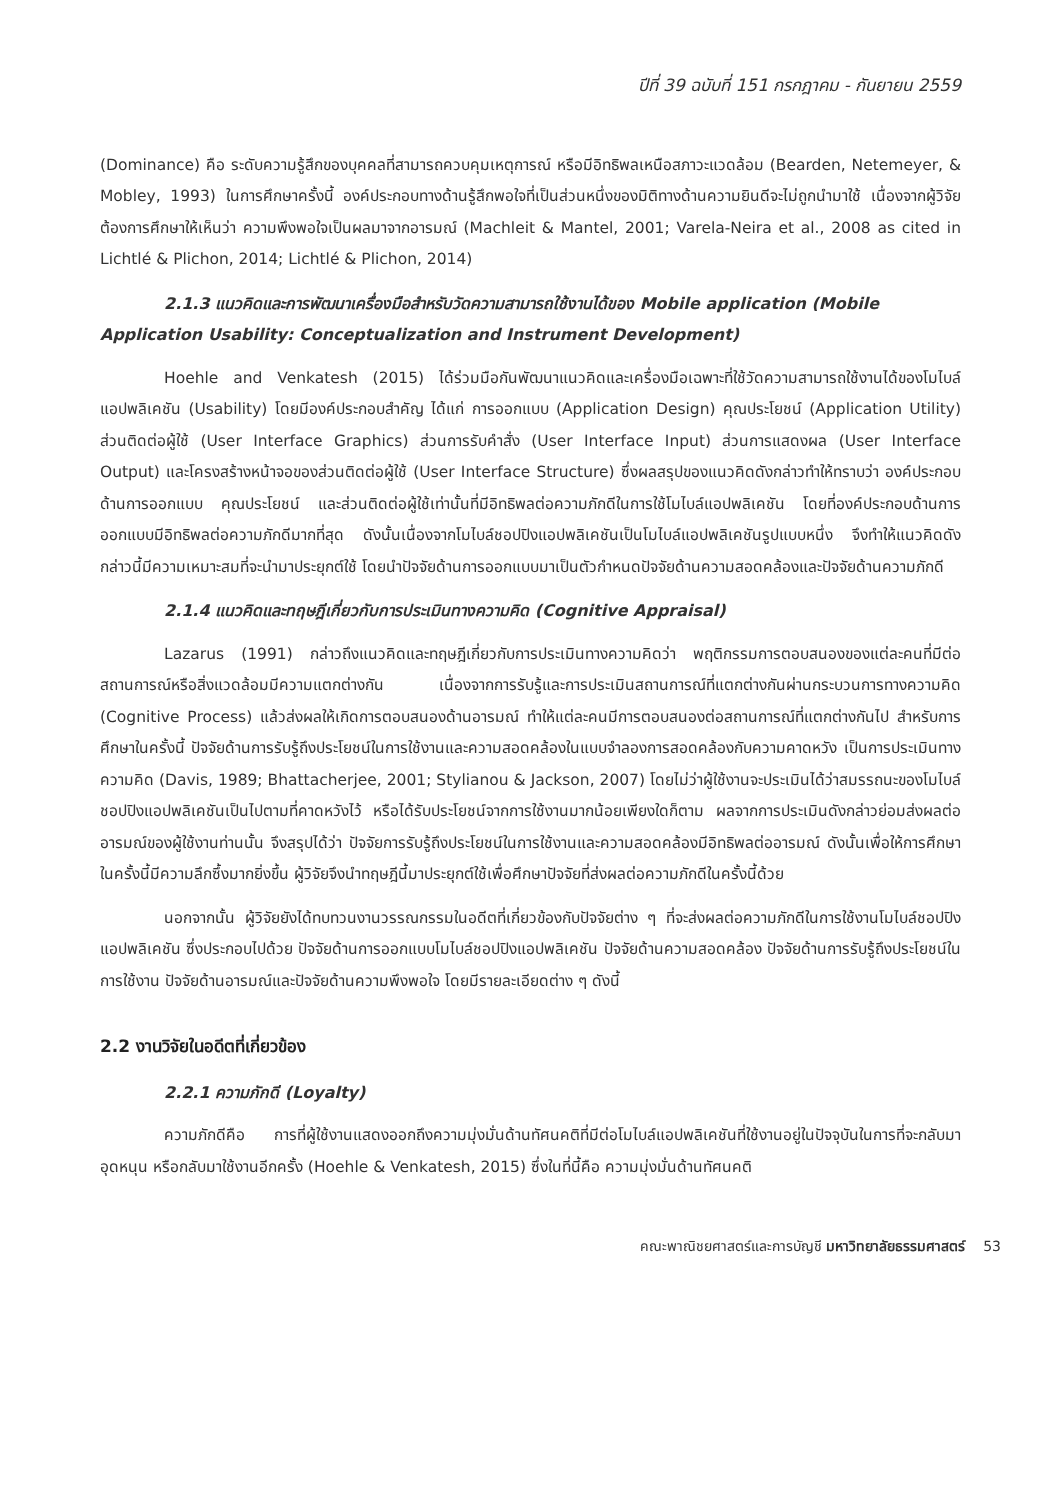ปีที่ 39 ฉบับที่ 151 กรกฎาคม - กันยายน 2559
(Dominance) คือ ระดับความรู้สึกของบุคคลที่สามารถควบคุมเหตุการณ์ หรือมีอิทธิพลเหนือสภาวะแวดล้อม (Bearden, Netemeyer, & Mobley, 1993) ในการศึกษาครั้งนี้ องค์ประกอบทางด้านรู้สึกพอใจที่เป็นส่วนหนึ่งของมิติทางด้านความยินดีจะไม่ถูกนำมาใช้ เนื่องจากผู้วิจัยต้องการศึกษาให้เห็นว่า ความพึงพอใจเป็นผลมาจากอารมณ์ (Machleit & Mantel, 2001; Varela-Neira et al., 2008 as cited in Lichtlé & Plichon, 2014; Lichtlé & Plichon, 2014)
2.1.3 แนวคิดและการพัฒนาเครื่องมือสำหรับวัดความสามารถใช้งานได้ของ Mobile application (Mobile Application Usability: Conceptualization and Instrument Development)
Hoehle and Venkatesh (2015) ได้ร่วมมือกันพัฒนาแนวคิดและเครื่องมือเฉพาะที่ใช้วัดความสามารถใช้งานได้ของโมไบล์แอปพลิเคชัน (Usability) โดยมีองค์ประกอบสำคัญ ได้แก่ การออกแบบ (Application Design) คุณประโยชน์ (Application Utility) ส่วนติดต่อผู้ใช้ (User Interface Graphics) ส่วนการรับคำสั่ง (User Interface Input) ส่วนการแสดงผล (User Interface Output) และโครงสร้างหน้าจอของส่วนติดต่อผู้ใช้ (User Interface Structure) ซึ่งผลสรุปของแนวคิดดังกล่าวทำให้ทราบว่า องค์ประกอบด้านการออกแบบ คุณประโยชน์ และส่วนติดต่อผู้ใช้เท่านั้นที่มีอิทธิพลต่อความภักดีในการใช้โมไบล์แอปพลิเคชัน โดยที่องค์ประกอบด้านการออกแบบมีอิทธิพลต่อความภักดีมากที่สุด ดังนั้นเนื่องจากโมไบล์ชอปปิงแอปพลิเคชันเป็นโมไบล์แอปพลิเคชันรูปแบบหนึ่ง จึงทำให้แนวคิดดังกล่าวนี้มีความเหมาะสมที่จะนำมาประยุกต์ใช้ โดยนำปัจจัยด้านการออกแบบมาเป็นตัวกำหนดปัจจัยด้านความสอดคล้องและปัจจัยด้านความภักดี
2.1.4 แนวคิดและทฤษฎีเกี่ยวกับการประเมินทางความคิด (Cognitive Appraisal)
Lazarus (1991) กล่าวถึงแนวคิดและทฤษฎีเกี่ยวกับการประเมินทางความคิดว่า พฤติกรรมการตอบสนองของแต่ละคนที่มีต่อสถานการณ์หรือสิ่งแวดล้อมมีความแตกต่างกัน เนื่องจากการรับรู้และการประเมินสถานการณ์ที่แตกต่างกันผ่านกระบวนการทางความคิด (Cognitive Process) แล้วส่งผลให้เกิดการตอบสนองด้านอารมณ์ ทำให้แต่ละคนมีการตอบสนองต่อสถานการณ์ที่แตกต่างกันไป สำหรับการศึกษาในครั้งนี้ ปัจจัยด้านการรับรู้ถึงประโยชน์ในการใช้งานและความสอดคล้องในแบบจำลองการสอดคล้องกับความคาดหวัง เป็นการประเมินทางความคิด (Davis, 1989; Bhattacherjee, 2001; Stylianou & Jackson, 2007) โดยไม่ว่าผู้ใช้งานจะประเมินได้ว่าสมรรถนะของโมไบล์ชอปปิงแอปพลิเคชันเป็นไปตามที่คาดหวังไว้ หรือได้รับประโยชน์จากการใช้งานมากน้อยเพียงใดก็ตาม ผลจากการประเมินดังกล่าวย่อมส่งผลต่ออารมณ์ของผู้ใช้งานท่านนั้น จึงสรุปได้ว่า ปัจจัยการรับรู้ถึงประโยชน์ในการใช้งานและความสอดคล้องมีอิทธิพลต่ออารมณ์ ดังนั้นเพื่อให้การศึกษาในครั้งนี้มีความลึกซึ้งมากยิ่งขึ้น ผู้วิจัยจึงนำทฤษฎีนี้มาประยุกต์ใช้เพื่อศึกษาปัจจัยที่ส่งผลต่อความภักดีในครั้งนี้ด้วย
นอกจากนั้น ผู้วิจัยยังได้ทบทวนงานวรรณกรรมในอดีตที่เกี่ยวข้องกับปัจจัยต่าง ๆ ที่จะส่งผลต่อความภักดีในการใช้งานโมไบล์ชอปปิงแอปพลิเคชัน ซึ่งประกอบไปด้วย ปัจจัยด้านการออกแบบโมไบล์ชอปปิงแอปพลิเคชัน ปัจจัยด้านความสอดคล้อง ปัจจัยด้านการรับรู้ถึงประโยชน์ในการใช้งาน ปัจจัยด้านอารมณ์และปัจจัยด้านความพึงพอใจ โดยมีรายละเอียดต่าง ๆ ดังนี้
2.2 งานวิจัยในอดีตที่เกี่ยวข้อง
2.2.1 ความภักดี (Loyalty)
ความภักดีคือ การที่ผู้ใช้งานแสดงออกถึงความมุ่งมั่นด้านทัศนคติที่มีต่อโมไบล์แอปพลิเคชันที่ใช้งานอยู่ในปัจจุบันในการที่จะกลับมาอุดหนุน หรือกลับมาใช้งานอีกครั้ง (Hoehle & Venkatesh, 2015) ซึ่งในที่นี้คือ ความมุ่งมั่นด้านทัศนคติ
คณะพาณิชยศาสตร์และการบัญชี มหาวิทยาลัยธรรมศาสตร์ 53